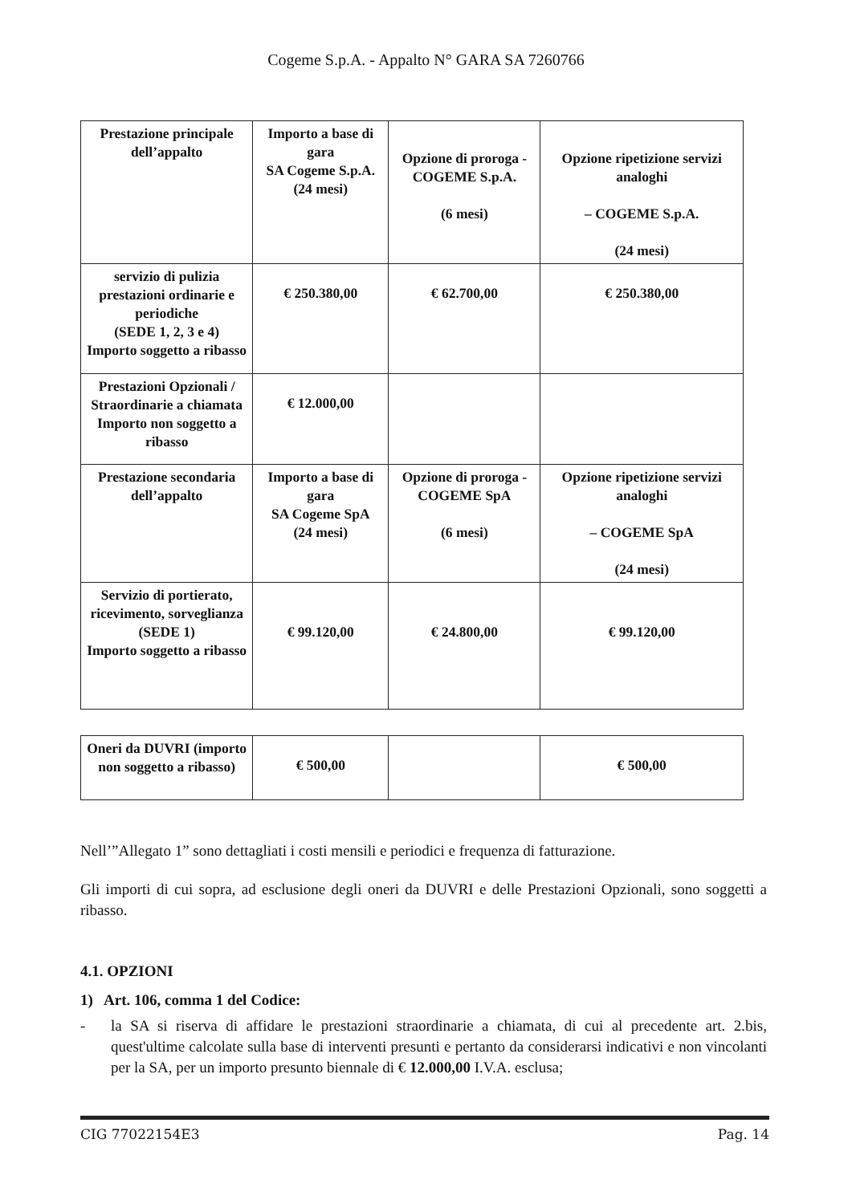Cogeme S.p.A. - Appalto N° GARA SA 7260766
| Prestazione principale dell’appalto | Importo a base di gara SA Cogeme S.p.A. (24 mesi) | Opzione di proroga -COGEME S.p.A. (6 mesi) | Opzione ripetizione servizi analoghi – COGEME S.p.A. (24 mesi) |
| servizio di pulizia prestazioni ordinarie e periodiche (SEDE 1, 2, 3 e 4) Importo soggetto a ribasso | € 250.380,00 | € 62.700,00 | € 250.380,00 |
| Prestazioni Opzionali / Straordinarie a chiamata Importo non soggetto a ribasso | € 12.000,00 | | |
| Prestazione secondaria dell’appalto | Importo a base di gara SA Cogeme SpA (24 mesi) | Opzione di proroga -COGEME SpA (6 mesi) | Opzione ripetizione servizi analoghi – COGEME SpA (24 mesi) |
| Servizio di portierato, ricevimento, sorveglianza (SEDE 1) Importo soggetto a ribasso | € 99.120,00 | € 24.800,00 | € 99.120,00 |
| Oneri da DUVRI (importo non soggetto a ribasso) | € 500,00 | | € 500,00 |
Nell’”Allegato 1” sono dettagliati i costi mensili e periodici e frequenza di fatturazione.
Gli importi di cui sopra, ad esclusione degli oneri da DUVRI e delle Prestazioni Opzionali, sono soggetti a ribasso.
4.1. OPZIONI
1) Art. 106, comma 1 del Codice:
- la SA si riserva di affidare le prestazioni straordinarie a chiamata, di cui al precedente art. 2.bis, quest'ultime calcolate sulla base di interventi presunti e pertanto da considerarsi indicativi e non vincolanti per la SA, per un importo presunto biennale di € 12.000,00 I.V.A. esclusa;
CIG 77022154E3 Pag. 14